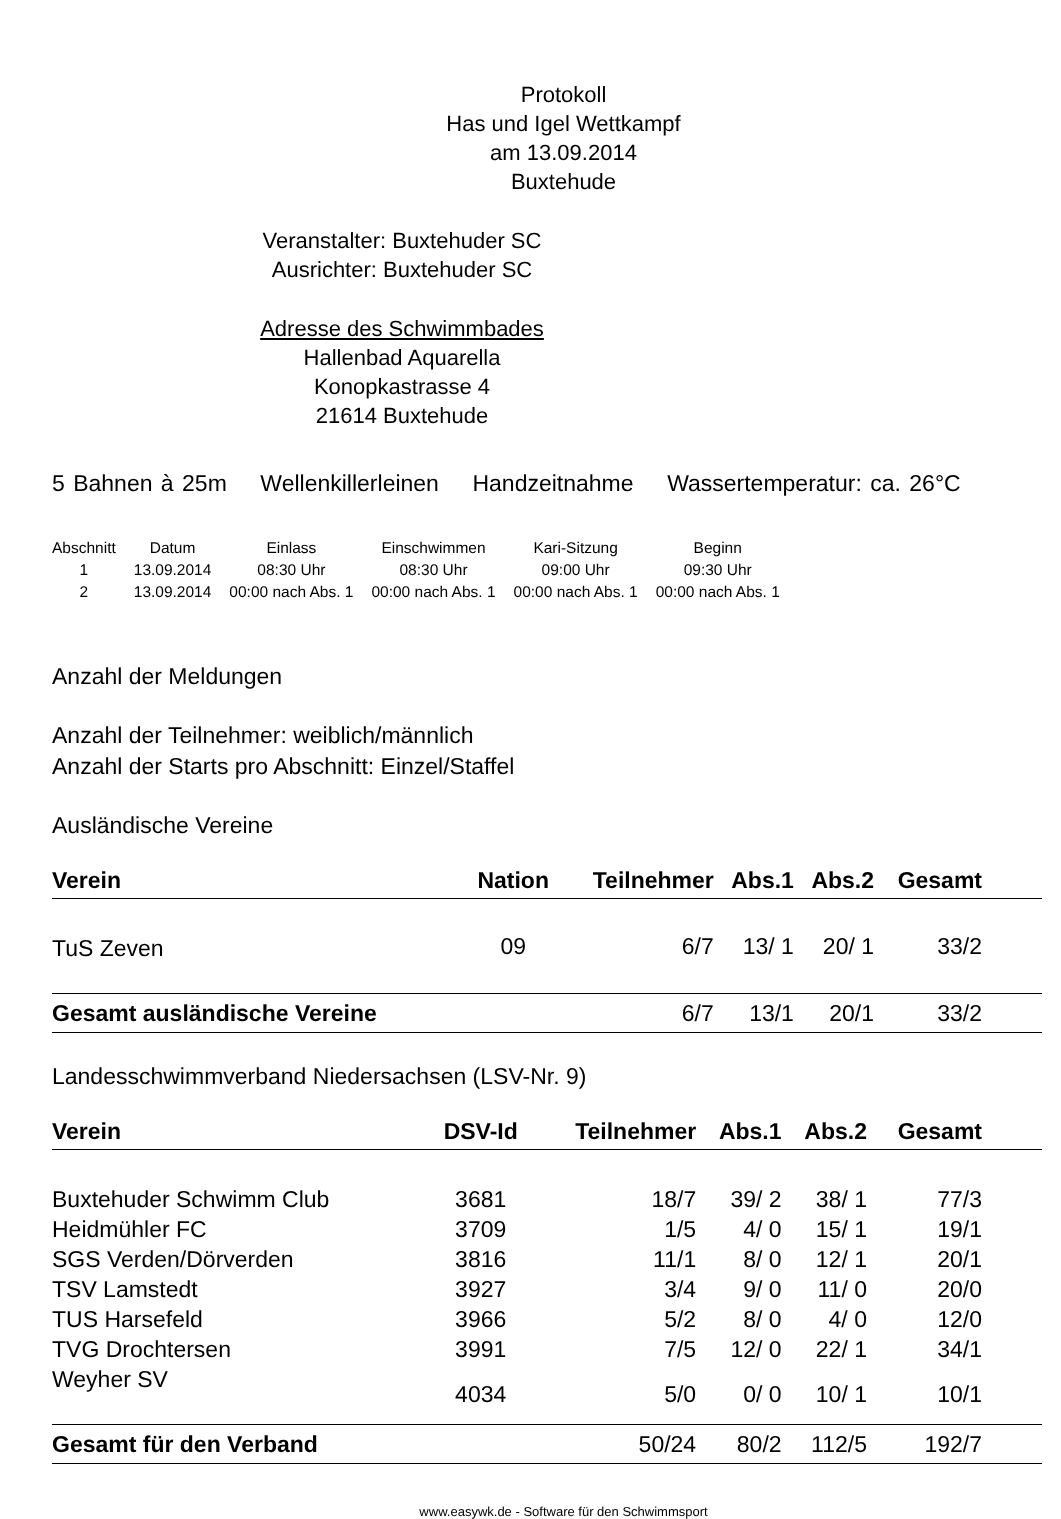Protokoll
Has und Igel Wettkampf
am 13.09.2014
Buxtehude
Veranstalter: Buxtehuder SC
Ausrichter: Buxtehuder SC
Adresse des Schwimmbades
Hallenbad Aquarella
Konopkastrasse 4
21614 Buxtehude
5 Bahnen à 25m Wellenkillerleinen Handzeitnahme Wassertemperatur: ca. 26°C
| Abschnitt | Datum | Einlass | Einschwimmen | Kari-Sitzung | Beginn |
| --- | --- | --- | --- | --- | --- |
| 1 | 13.09.2014 | 08:30 Uhr | 08:30 Uhr | 09:00 Uhr | 09:30 Uhr |
| 2 | 13.09.2014 | 00:00 nach Abs. 1 | 00:00 nach Abs. 1 | 00:00 nach Abs. 1 | 00:00 nach Abs. 1 |
Anzahl der Meldungen
Anzahl der Teilnehmer: weiblich/männlich
Anzahl der Starts pro Abschnitt: Einzel/Staffel
Ausländische Vereine
| Verein | Nation | Teilnehmer | Abs.1 | Abs.2 | Gesamt | |
| --- | --- | --- | --- | --- | --- | --- |
| TuS Zeven | 09 | 6/7 | 13/ 1 | 20/ 1 | 33/2 | |
| Gesamt ausländische Vereine | | 6/7 | 13/1 | 20/1 | 33/2 | |
Landesschwimmverband Niedersachsen (LSV-Nr. 9)
| Verein | DSV-Id | Teilnehmer | Abs.1 | Abs.2 | Gesamt | |
| --- | --- | --- | --- | --- | --- | --- |
| Buxtehuder Schwimm Club | 3681 | 18/7 | 39/ 2 | 38/ 1 | 77/3 | |
| Heidmühler FC | 3709 | 1/5 | 4/ 0 | 15/ 1 | 19/1 | |
| SGS Verden/Dörverden | 3816 | 11/1 | 8/ 0 | 12/ 1 | 20/1 | |
| TSV Lamstedt | 3927 | 3/4 | 9/ 0 | 11/ 0 | 20/0 | |
| TUS Harsefeld | 3966 | 5/2 | 8/ 0 | 4/ 0 | 12/0 | |
| TVG Drochtersen | 3991 | 7/5 | 12/ 0 | 22/ 1 | 34/1 | |
| Weyher SV | 4034 | 5/0 | 0/ 0 | 10/ 1 | 10/1 | |
| Gesamt für den Verband | | 50/24 | 80/2 | 112/5 | 192/7 | |
www.easywk.de - Software für den Schwimmsport